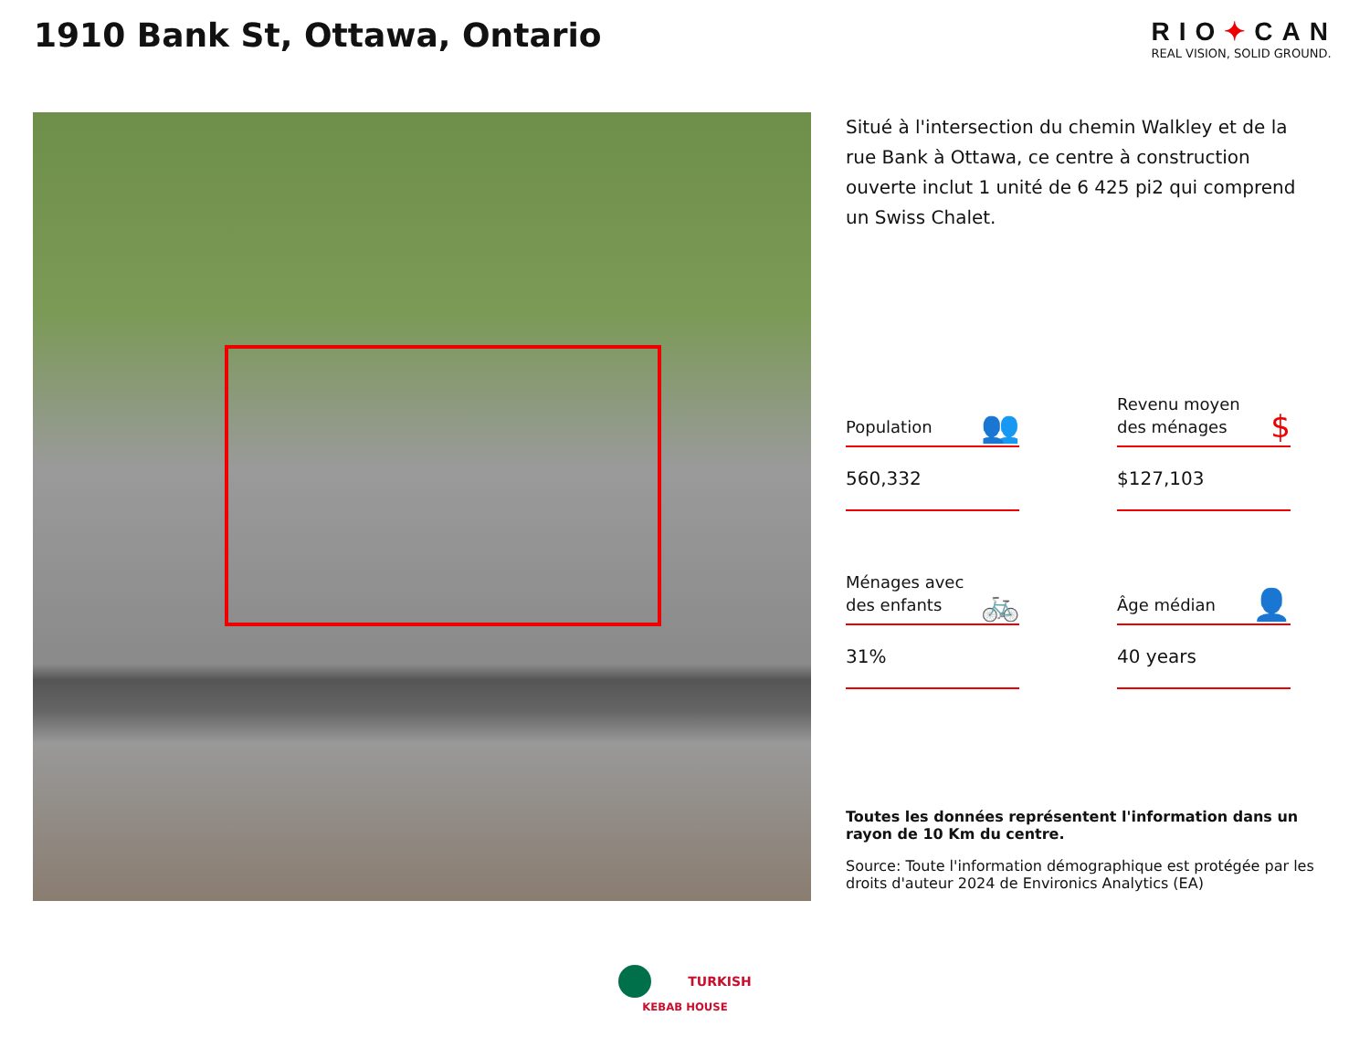1910 Bank St, Ottawa, Ontario
RIO✦CAN
REAL VISION, SOLID GROUND.
Situé à l'intersection du chemin Walkley et de la rue Bank à Ottawa, ce centre à construction ouverte inclut 1 unité de 6 425 pi2 qui comprend un Swiss Chalet.
Population 👥
560,332
Revenu moyen des ménages $
$127,103
Ménages avec des enfants 🚲
31%
Âge médian 👤
40 years
Toutes les données représentent l'information dans un rayon de 10 Km du centre.
Source: Toute l'information démographique est protégée par les droits d'auteur 2024 de Environics Analytics (EA)
TURKISH
KEBAB HOUSE